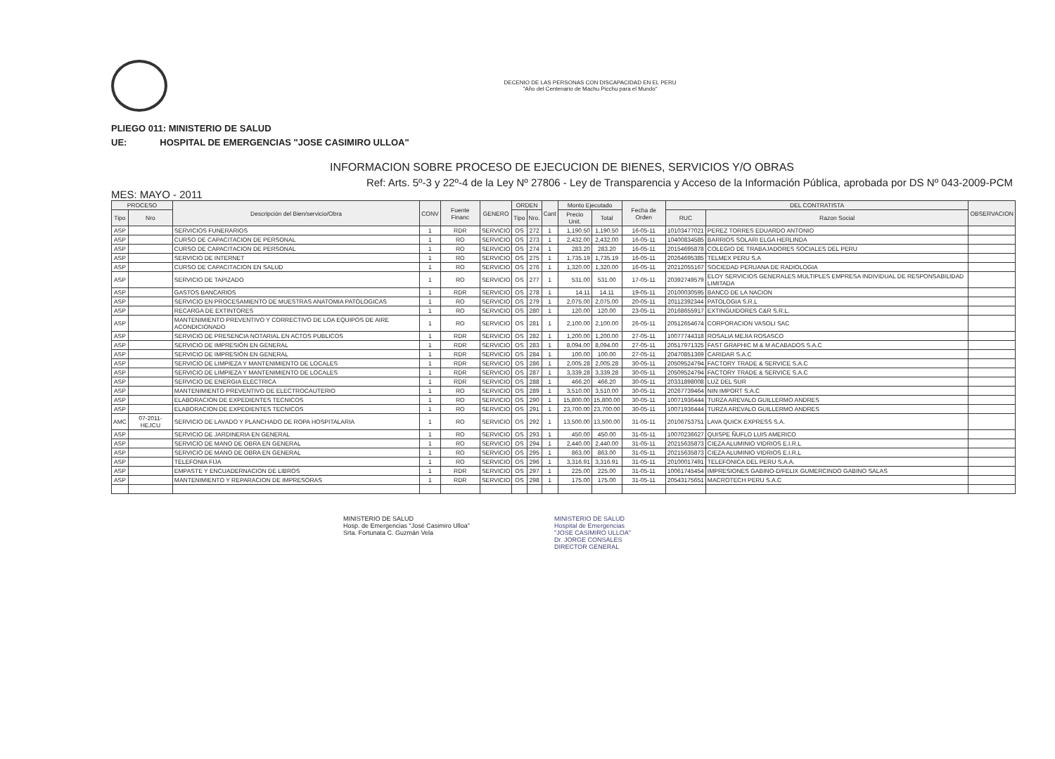DECENIO DE LAS PERSONAS CON DISCAPACIDAD EN EL PERU
"Año del Centenario de Machu Picchu para el Mundo"
PLIEGO 011: MINISTERIO DE SALUD
UE: HOSPITAL DE EMERGENCIAS "JOSE CASIMIRO ULLOA"
INFORMACION SOBRE PROCESO DE EJECUCION DE BIENES, SERVICIOS Y/O OBRAS
Ref: Arts. 5º-3 y 22º-4 de la Ley Nº 27806 - Ley de Transparencia y Acceso de la Información Pública, aprobada por DS Nº 043-2009-PCM
MES: MAYO - 2011
| PROCESO | | Descripción del Bien/servicio/Obra | CONV | Fuente Financ | GENERO | ORDEN | | Cant | Monto Ejecutado | | Fecha de Orden | DEL CONTRATISTA | | OBSERVACION |
| --- | --- | --- | --- | --- | --- | --- | --- | --- | --- | --- | --- | --- | --- | --- |
| Tipo | Nro | | | | | Tipo | Nro. | | Precio Unit. | Total | | RUC | Razon Social | |
| ASP | | SERVICIOS FUNERARIOS | 1 | RDR | SERVICIO | OS | 272 | 1 | 1,190.50 | 1,190.50 | 16-05-11 | 10103477021 | PEREZ TORRES EDUARDO ANTONIO | |
| ASP | | CURSO DE CAPACITACION DE PERSONAL | 1 | RO | SERVICIO | OS | 273 | 1 | 2,432.00 | 2,432.00 | 16-05-11 | 10400834585 | BARRIOS SOLARI ELGA HERLINDA | |
| ASP | | CURSO DE CAPACITACION DE PERSONAL | 1 | RO | SERVICIO | OS | 274 | 1 | 283.20 | 283.20 | 16-05-11 | 20154695878 | COLEGIO DE TRABAJADORES SOCIALES DEL PERU | |
| ASP | | SERVICIO DE INTERNET | 1 | RO | SERVICIO | OS | 275 | 1 | 1,735.19 | 1,735.19 | 16-05-11 | 20264695385 | TELMEX PERU S.A | |
| ASP | | CURSO DE CAPACITACION EN SALUD | 1 | RO | SERVICIO | OS | 276 | 1 | 1,320.00 | 1,320.00 | 16-05-11 | 20212055167 | SOCIEDAD PERUANA DE RADIOLOGIA | |
| ASP | | SERVICIO DE TAPIZADO | 1 | RO | SERVICIO | OS | 277 | 1 | 531.00 | 531.00 | 17-05-11 | 20392749579 | ELOY SERVICIOS GENERALES MULTIPLES EMPRESA INDIVIDUAL DE RESPONSABILIDAD LIMITADA | |
| ASP | | GASTOS BANCARIOS | 1 | RDR | SERVICIO | OS | 278 | 1 | 14.11 | 14.11 | 19-05-11 | 20100030595 | BANCO DE LA NACION | |
| ASP | | SERVICIO EN PROCESAMIENTO DE MUESTRAS ANATOMIA PATOLOGICAS | 1 | RO | SERVICIO | OS | 279 | 1 | 2,075.00 | 2,075.00 | 20-05-11 | 20112392344 | PATOLOGIA S.R.L | |
| ASP | | RECARGA DE EXTINTORES | 1 | RO | SERVICIO | OS | 280 | 1 | 120.00 | 120.00 | 23-05-11 | 20168655917 | EXTINGUIDORES C&R S.R.L. | |
| ASP | | MANTENIMIENTO PREVENTIVO Y CORRECTIVO DE LOA EQUIPOS DE AIRE ACONDICIONADO | 1 | RO | SERVICIO | OS | 281 | 1 | 2,100.00 | 2,100.00 | 26-05-11 | 20512654674 | CORPORACION VASOLI SAC | |
| ASP | | SERVICIO DE PRESENCIA NOTARIAL EN ACTOS PUBLICOS | 1 | RDR | SERVICIO | OS | 282 | 1 | 1,200.00 | 1,200.00 | 27-05-11 | 10077744318 | ROSALIA MEJIA ROSASCO | |
| ASP | | SERVICIO DE IMPRESIÓN EN GENERAL | 1 | RDR | SERVICIO | OS | 283 | 1 | 8,094.00 | 8,094.00 | 27-05-11 | 20517971325 | FAST GRAPHIC M & M ACABADOS S.A.C | |
| ASP | | SERVICIO DE IMPRESIÓN EN GENERAL | 1 | RDR | SERVICIO | OS | 284 | 1 | 100.00 | 100.00 | 27-05-11 | 20470851369 | CARIDAR S.A.C | |
| ASP | | SERVICIO DE LIMPIEZA Y MANTENIMIENTO DE LOCALES | 1 | RDR | SERVICIO | OS | 286 | 1 | 2,005.28 | 2,005.28 | 30-05-11 | 20509524794 | FACTORY TRADE & SERVICE S.A.C | |
| ASP | | SERVICIO DE LIMPIEZA Y MANTENIMIENTO DE LOCALES | 1 | RDR | SERVICIO | OS | 287 | 1 | 3,339.28 | 3,339.28 | 30-05-11 | 20509524794 | FACTORY TRADE & SERVICE S.A.C | |
| ASP | | SERVICIO DE ENERGIA ELECTRICA | 1 | RDR | SERVICIO | OS | 288 | 1 | 466.20 | 466.20 | 30-05-11 | 20331898008 | LUZ DEL SUR | |
| ASP | | MANTENIMIENTO PREVENTIVO DE ELECTROCAUTERIO | 1 | RO | SERVICIO | OS | 289 | 1 | 3,510.00 | 3,510.00 | 30-05-11 | 20267739464 | NIN IMPORT S.A.C | |
| ASP | | ELABORACION DE EXPEDIENTES TECNICOS | 1 | RO | SERVICIO | OS | 290 | 1 | 15,800.00 | 15,800.00 | 30-05-11 | 10071936444 | TURZA AREVALO GUILLERMO ANDRES | |
| ASP | | ELABORACION DE EXPEDIENTES TECNICOS | 1 | RO | SERVICIO | OS | 291 | 1 | 23,700.00 | 23,700.00 | 30-05-11 | 10071936444 | TURZA AREVALO GUILLERMO ANDRES | |
| AMC | 07-2011-HEJCU | SERVICIO DE LAVADO Y PLANCHADO DE ROPA HOSPITALARIA | 1 | RO | SERVICIO | OS | 292 | 1 | 13,500.00 | 13,500.00 | 31-05-11 | 20106753751 | LAVA QUICK EXPRESS S.A. | |
| ASP | | SERVICIO DE JARDINERIA EN GENERAL | 1 | RO | SERVICIO | OS | 293 | 1 | 450.00 | 450.00 | 31-05-11 | 10070236627 | QUISPE ÑUFLO LUIS AMERICO | |
| ASP | | SERVICIO DE MANO DE OBRA EN GENERAL | 1 | RO | SERVICIO | OS | 294 | 1 | 2,440.00 | 2,440.00 | 31-05-11 | 20215635873 | CIEZA ALUMINIO VIDRIOS E.I.R.L | |
| ASP | | SERVICIO DE MANO DE OBRA EN GENERAL | 1 | RO | SERVICIO | OS | 295 | 1 | 863.00 | 863.00 | 31-05-11 | 20215635873 | CIEZA ALUMINIO VIDRIOS E.I.R.L | |
| ASP | | TELEFONIA FIJA | 1 | RO | SERVICIO | OS | 296 | 1 | 3,316.91 | 3,316.91 | 31-05-11 | 20100017491 | TELEFONICA DEL PERU S.A.A. | |
| ASP | | EMPASTE Y ENCUADERNACION DE LIBROS | 1 | RDR | SERVICIO | OS | 297 | 1 | 225.00 | 225.00 | 31-05-11 | 10061745454 | IMPRESIONES GABINO-D/FELIX GUMERCINDO GABINO SALAS | |
| ASP | | MANTENIMIENTO Y REPARACION DE IMPRESORAS | 1 | RDR | SERVICIO | OS | 298 | 1 | 175.00 | 175.00 | 31-05-11 | 20543175651 | MACROTECH PERU S.A.C | |
MINISTERIO DE SALUD
Hosp. de Emergencias "José Casimiro Ulloa"
Srta. Fortunata C. Guzmán Vela
MINISTERIO DE SALUD
Hospital de Emergencias
"JOSE CASIMIRO ULLOA"
Dr. JORGE CONSALES
DIRECTOR GENERAL